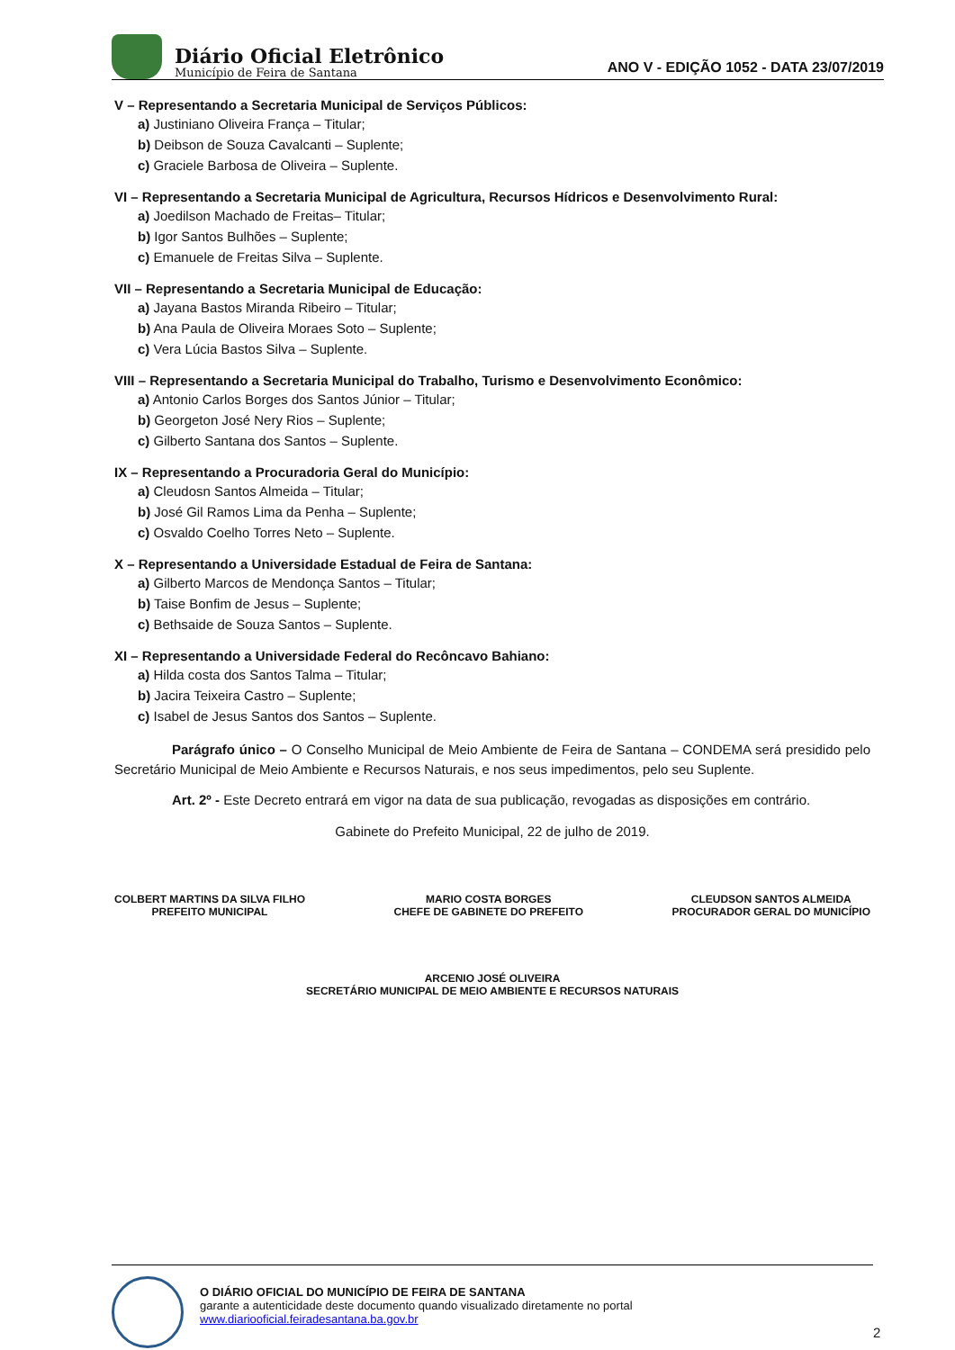Diário Oficial Eletrônico
Município de Feira de Santana
ANO V - EDIÇÃO 1052 - DATA 23/07/2019
V – Representando a Secretaria Municipal de Serviços Públicos:
a) Justiniano Oliveira França – Titular;
b) Deibson de Souza Cavalcanti – Suplente;
c) Graciele Barbosa de Oliveira – Suplente.
VI – Representando a Secretaria Municipal de Agricultura, Recursos Hídricos e Desenvolvimento Rural:
a) Joedilson Machado de Freitas– Titular;
b) Igor Santos Bulhões – Suplente;
c) Emanuele de Freitas Silva – Suplente.
VII – Representando a Secretaria Municipal de Educação:
a) Jayana Bastos Miranda Ribeiro – Titular;
b) Ana Paula de Oliveira Moraes Soto – Suplente;
c) Vera Lúcia Bastos Silva – Suplente.
VIII – Representando a Secretaria Municipal do Trabalho, Turismo e Desenvolvimento Econômico:
a) Antonio Carlos Borges dos Santos Júnior – Titular;
b) Georgeton José Nery Rios – Suplente;
c) Gilberto Santana dos Santos – Suplente.
IX – Representando a Procuradoria Geral do Município:
a) Cleudosn Santos Almeida – Titular;
b) José Gil Ramos Lima da Penha – Suplente;
c) Osvaldo Coelho Torres Neto – Suplente.
X – Representando a Universidade Estadual de Feira de Santana:
a) Gilberto Marcos de Mendonça Santos – Titular;
b) Taise Bonfim de Jesus – Suplente;
c) Bethsaide de Souza Santos – Suplente.
XI – Representando a Universidade Federal do Recôncavo Bahiano:
a) Hilda costa dos Santos Talma – Titular;
b) Jacira Teixeira Castro – Suplente;
c) Isabel de Jesus Santos dos Santos – Suplente.
Parágrafo único – O Conselho Municipal de Meio Ambiente de Feira de Santana – CONDEMA será presidido pelo Secretário Municipal de Meio Ambiente e Recursos Naturais, e nos seus impedimentos, pelo seu Suplente.
Art. 2º - Este Decreto entrará em vigor na data de sua publicação, revogadas as disposições em contrário.
Gabinete do Prefeito Municipal, 22 de julho de 2019.
COLBERT MARTINS DA SILVA FILHO
PREFEITO MUNICIPAL
MARIO COSTA BORGES
CHEFE DE GABINETE DO PREFEITO
CLEUDSON SANTOS ALMEIDA
PROCURADOR GERAL DO MUNICÍPIO
ARCENIO JOSÉ OLIVEIRA
SECRETÁRIO MUNICIPAL DE MEIO AMBIENTE E RECURSOS NATURAIS
O DIÁRIO OFICIAL DO MUNICÍPIO DE FEIRA DE SANTANA
garante a autenticidade deste documento quando visualizado diretamente no portal
www.diariooficial.feiradesantana.ba.gov.br
2